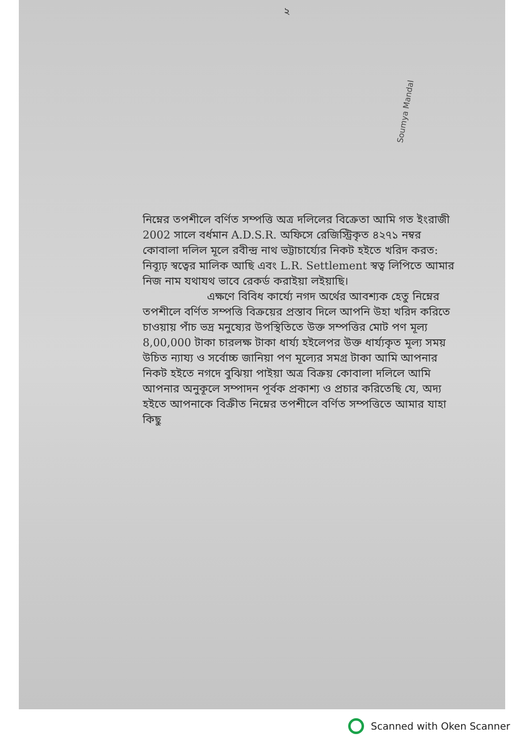২
Soumya Mandal
নিম্নের তপশীলে বর্ণিত সম্পত্তি অত্র দলিলের বিক্রেতা আমি গত ইংরাজী 2002 সালে বর্ধমান A.D.S.R. অফিসে রেজিস্ট্রিকৃত ৪২৭১ নম্বর কোবালা দলিল মূলে রবীন্দ্র নাথ ভট্টাচার্য্যের নিকট হইতে খরিদ করত: নিব্যূঢ় স্বত্বের মালিক আছি এবং L.R. Settlement স্বত্ব লিপিতে আমার নিজ নাম যথাযথ ভাবে রেকর্ড করাইয়া লইয়াছি।
এক্ষণে বিবিধ কার্য্যে নগদ অর্থের আবশ্যক হেতু নিম্নের তপশীলে বর্ণিত সম্পত্তি বিক্রয়ের প্রস্তাব দিলে আপনি উহা খরিদ করিতে চাওয়ায় পাঁচ ভদ্র মনুষ্যের উপস্থিতিতে উক্ত সম্পত্তির মোট পণ মূল্য 8,00,000 টাকা চারলক্ষ টাকা ধার্য্য হইলেপর উক্ত ধার্য্যকৃত মূল্য সময় উচিত ন্যায্য ও সর্বোচ্চ জানিয়া পণ মূল্যের সমগ্র টাকা আমি আপনার নিকট হইতে নগদে বুঝিয়া পাইয়া অত্র বিক্রয় কোবালা দলিলে আমি আপনার অনুকূলে সম্পাদন পূর্বক প্রকাশ্য ও প্রচার করিতেছি যে, অদ্য হইতে আপনাকে বিক্রীত নিম্নের তপশীলে বর্ণিত সম্পত্তিতে আমার যাহা কিছু
Scanned with Oken Scanner